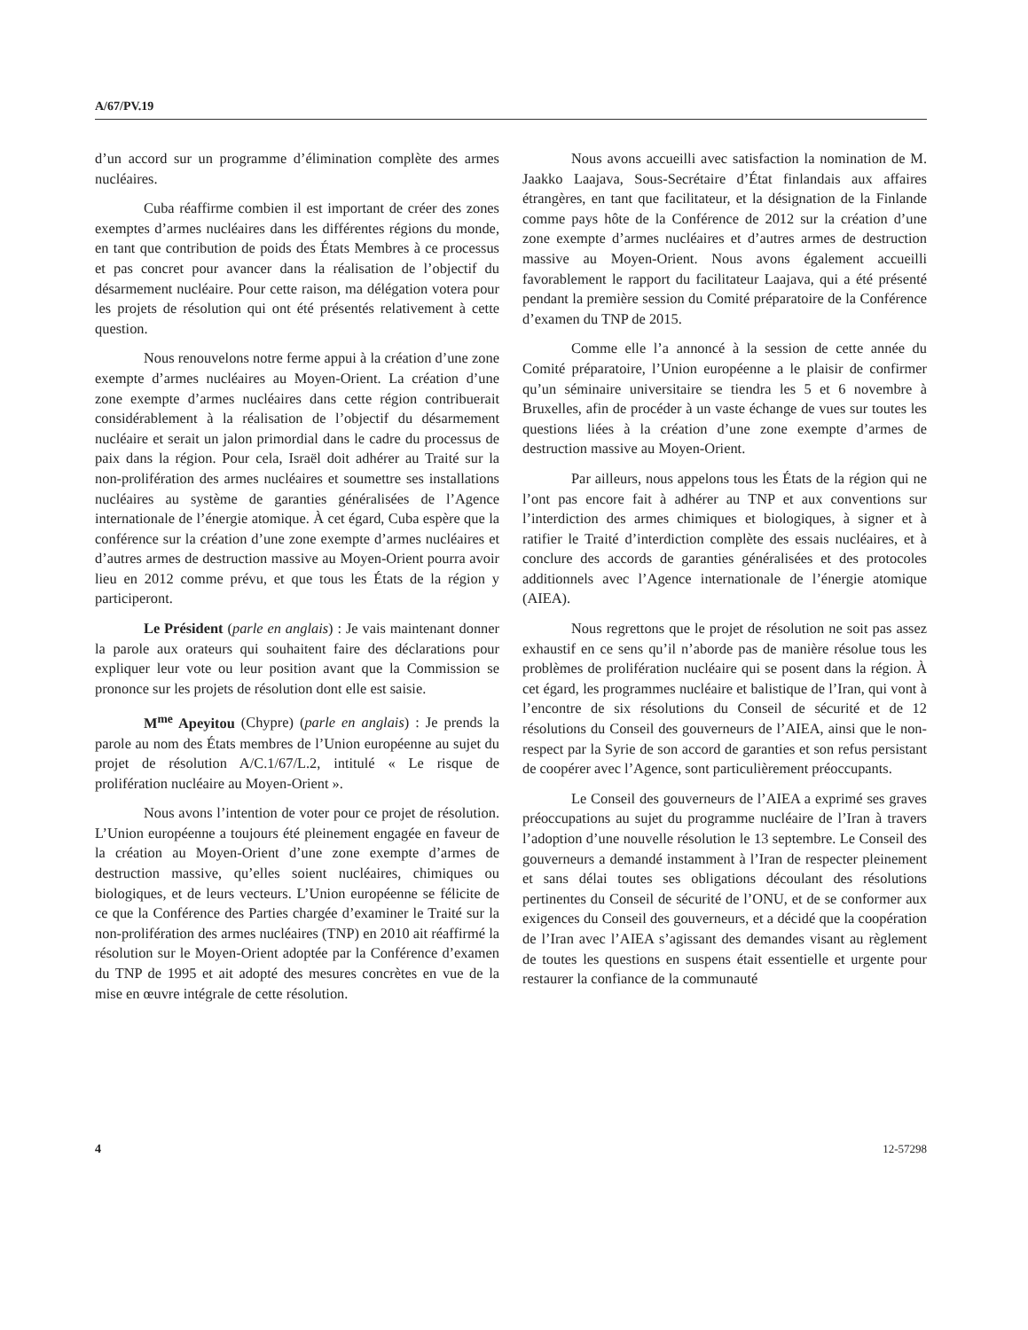A/67/PV.19
d’un accord sur un programme d’élimination complète des armes nucléaires.
Cuba réaffirme combien il est important de créer des zones exemptes d’armes nucléaires dans les différentes régions du monde, en tant que contribution de poids des États Membres à ce processus et pas concret pour avancer dans la réalisation de l’objectif du désarmement nucléaire. Pour cette raison, ma délégation votera pour les projets de résolution qui ont été présentés relativement à cette question.
Nous renouvelons notre ferme appui à la création d’une zone exempte d’armes nucléaires au Moyen-Orient. La création d’une zone exempte d’armes nucléaires dans cette région contribuerait considérablement à la réalisation de l’objectif du désarmement nucléaire et serait un jalon primordial dans le cadre du processus de paix dans la région. Pour cela, Israël doit adhérer au Traité sur la non-prolifération des armes nucléaires et soumettre ses installations nucléaires au système de garanties généralisées de l’Agence internationale de l’énergie atomique. À cet égard, Cuba espère que la conférence sur la création d’une zone exempte d’armes nucléaires et d’autres armes de destruction massive au Moyen-Orient pourra avoir lieu en 2012 comme prévu, et que tous les États de la région y participeront.
Le Président (parle en anglais) : Je vais maintenant donner la parole aux orateurs qui souhaitent faire des déclarations pour expliquer leur vote ou leur position avant que la Commission se prononce sur les projets de résolution dont elle est saisie.
M<sup>me</sup> Apeyitou (Chypre) (parle en anglais) : Je prends la parole au nom des États membres de l’Union européenne au sujet du projet de résolution A/C.1/67/L.2, intitulé « Le risque de prolifération nucléaire au Moyen-Orient ».
Nous avons l’intention de voter pour ce projet de résolution. L’Union européenne a toujours été pleinement engagée en faveur de la création au Moyen-Orient d’une zone exempte d’armes de destruction massive, qu’elles soient nucléaires, chimiques ou biologiques, et de leurs vecteurs. L’Union européenne se félicite de ce que la Conférence des Parties chargée d’examiner le Traité sur la non-prolifération des armes nucléaires (TNP) en 2010 ait réaffirmé la résolution sur le Moyen-Orient adoptée par la Conférence d’examen du TNP de 1995 et ait adopté des mesures concrètes en vue de la mise en œuvre intégrale de cette résolution.
Nous avons accueilli avec satisfaction la nomination de M. Jaakko Laajava, Sous-Secrétaire d’État finlandais aux affaires étrangères, en tant que facilitateur, et la désignation de la Finlande comme pays hôte de la Conférence de 2012 sur la création d’une zone exempte d’armes nucléaires et d’autres armes de destruction massive au Moyen-Orient. Nous avons également accueilli favorablement le rapport du facilitateur Laajava, qui a été présenté pendant la première session du Comité préparatoire de la Conférence d’examen du TNP de 2015.
Comme elle l’a annoncé à la session de cette année du Comité préparatoire, l’Union européenne a le plaisir de confirmer qu’un séminaire universitaire se tiendra les 5 et 6 novembre à Bruxelles, afin de procéder à un vaste échange de vues sur toutes les questions liées à la création d’une zone exempte d’armes de destruction massive au Moyen-Orient.
Par ailleurs, nous appelons tous les États de la région qui ne l’ont pas encore fait à adhérer au TNP et aux conventions sur l’interdiction des armes chimiques et biologiques, à signer et à ratifier le Traité d’interdiction complète des essais nucléaires, et à conclure des accords de garanties généralisées et des protocoles additionnels avec l’Agence internationale de l’énergie atomique (AIEA).
Nous regrettons que le projet de résolution ne soit pas assez exhaustif en ce sens qu’il n’aborde pas de manière résolue tous les problèmes de prolifération nucléaire qui se posent dans la région. À cet égard, les programmes nucléaire et balistique de l’Iran, qui vont à l’encontre de six résolutions du Conseil de sécurité et de 12 résolutions du Conseil des gouverneurs de l’AIEA, ainsi que le non-respect par la Syrie de son accord de garanties et son refus persistant de coopérer avec l’Agence, sont particulièrement préoccupants.
Le Conseil des gouverneurs de l’AIEA a exprimé ses graves préoccupations au sujet du programme nucléaire de l’Iran à travers l’adoption d’une nouvelle résolution le 13 septembre. Le Conseil des gouverneurs a demandé instamment à l’Iran de respecter pleinement et sans délai toutes ses obligations découlant des résolutions pertinentes du Conseil de sécurité de l’ONU, et de se conformer aux exigences du Conseil des gouverneurs, et a décidé que la coopération de l’Iran avec l’AIEA s’agissant des demandes visant au règlement de toutes les questions en suspens était essentielle et urgente pour restaurer la confiance de la communauté
4 12-57298